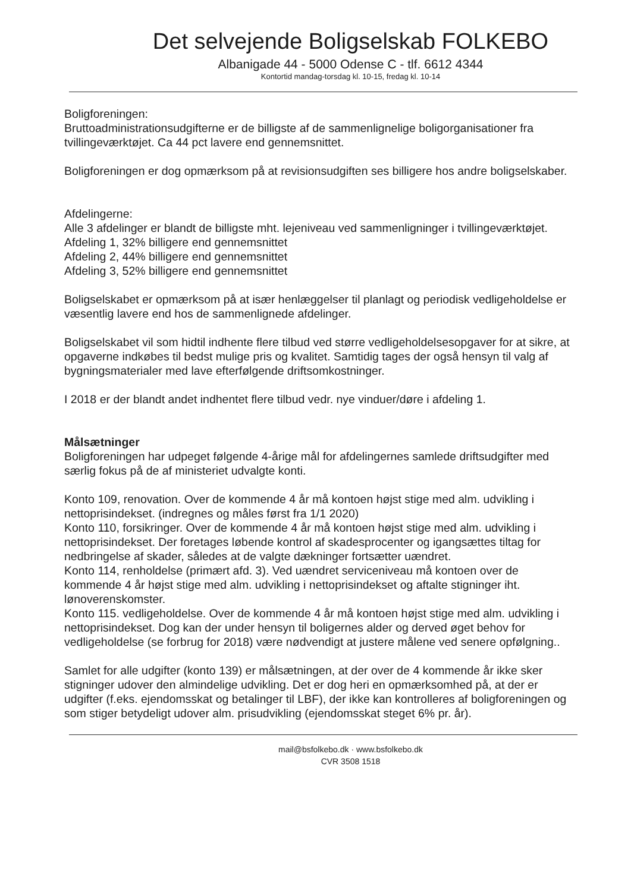Det selvejende Boligselskab FOLKEBO
Albanigade 44 - 5000 Odense C - tlf. 6612 4344
Kontortid mandag-torsdag kl. 10-15, fredag kl. 10-14
Boligforeningen:
Bruttoadministrationsudgifterne er de billigste af de sammenlignelige boligorganisationer fra tvillingeværktøjet. Ca 44 pct lavere end gennemsnittet.
Boligforeningen er dog opmærksom på at revisionsudgiften ses billigere hos andre boligselskaber.
Afdelingerne:
Alle 3 afdelinger er blandt de billigste mht. lejeniveau ved sammenligninger i tvillingeværktøjet.
Afdeling 1, 32% billigere end gennemsnittet
Afdeling 2, 44% billigere end gennemsnittet
Afdeling 3, 52% billigere end gennemsnittet
Boligselskabet er opmærksom på at især henlæggelser til planlagt og periodisk vedligeholdelse er væsentlig lavere end hos de sammenlignede afdelinger.
Boligselskabet vil som hidtil indhente flere tilbud ved større vedligeholdelsesopgaver for at sikre, at opgaverne indkøbes til bedst mulige pris og kvalitet. Samtidig tages der også hensyn til valg af bygningsmaterialer med lave efterfølgende driftsomkostninger.
I 2018 er der blandt andet indhentet flere tilbud vedr. nye vinduer/døre i afdeling 1.
Målsætninger
Boligforeningen har udpeget følgende 4-årige mål for afdelingernes samlede driftsudgifter med særlig fokus på de af ministeriet udvalgte konti.
Konto 109, renovation. Over de kommende 4 år må kontoen højst stige med alm. udvikling i nettoprisindekset. (indregnes og måles først fra 1/1 2020)
Konto 110, forsikringer. Over de kommende 4 år må kontoen højst stige med alm. udvikling i nettoprisindekset. Der foretages løbende kontrol af skadesprocenter og igangsættes tiltag for nedbringelse af skader, således at de valgte dækninger fortsætter uændret.
Konto 114, renholdelse (primært afd. 3). Ved uændret serviceniveau må kontoen over de kommende 4 år højst stige med alm. udvikling i nettoprisindekset og aftalte stigninger iht. lønoverenskomster.
Konto 115. vedligeholdelse. Over de kommende 4 år må kontoen højst stige med alm. udvikling i nettoprisindekset. Dog kan der under hensyn til boligernes alder og derved øget behov for vedligeholdelse (se forbrug for 2018) være nødvendigt at justere målene ved senere opfølgning..
Samlet for alle udgifter (konto 139) er målsætningen, at der over de 4 kommende år ikke sker stigninger udover den almindelige udvikling. Det er dog heri en opmærksomhed på, at der er udgifter (f.eks. ejendomsskat og betalinger til LBF), der ikke kan kontrolleres af boligforeningen og som stiger betydeligt udover alm. prisudvikling (ejendomsskat steget 6% pr. år).
mail@bsfolkebo.dk · www.bsfolkebo.dk
CVR 3508 1518